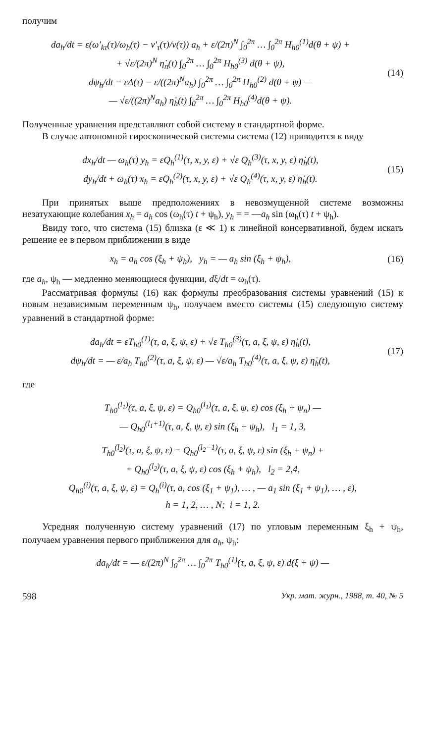получим
da<sub>h</sub>/dt = ε(ω′<sub>kτ</sub>(τ)/ω<sub>h</sub>(τ) − ν′<sub>τ</sub>(τ)/ν(τ)) a<sub>h</sub> + ε/(2π)<sup>N</sup> ∫<sub>0</sub><sup>2π</sup> … ∫<sub>0</sub><sup>2π</sup> H<sub>h0</sub><sup>(1)</sup>d(θ + ψ) +
+ √ε/(2π)<sup>N</sup> η̇<sub>n</sub>(t) ∫<sub>0</sub><sup>2π</sup> … ∫<sub>0</sub><sup>2π</sup> H<sub>h0</sub><sup>(3)</sup> d(θ + ψ),
dψ<sub>h</sub>/dt = εΔ(τ) − ε/((2π)<sup>N</sup>a<sub>h</sub>) ∫<sub>0</sub><sup>2π</sup> … ∫<sub>0</sub><sup>2π</sup> H<sub>h0</sub><sup>(2)</sup> d(θ + ψ) —
— √ε/((2π)<sup>N</sup>a<sub>h</sub>) η̇<sub>h</sub>(t) ∫<sub>0</sub><sup>2π</sup> … ∫<sub>0</sub><sup>2π</sup> H<sub>h0</sub><sup>(4)</sup>d(θ + ψ).
(14)
Полученные уравнения представляют собой систему в стандартной форме.
В случае автономной гироскопической системы система (12) приводится к виду
dx<sub>h</sub>/dt — ω<sub>h</sub>(τ) y<sub>h</sub> = εQ<sub>h</sub><sup>(1)</sup>(τ, x, y, ε) + √ε Q<sub>h</sub><sup>(3)</sup>(τ, x, y, ε) η̇<sub>h</sub>(t),
dy<sub>h</sub>/dt + ω<sub>h</sub>(τ) x<sub>h</sub> = εQ<sub>h</sub><sup>(2)</sup>(τ, x, y, ε) + √ε Q<sub>h</sub><sup>(4)</sup>(τ, x, y, ε) η̇<sub>h</sub>(t).
(15)
При принятых выше предположениях в невозмущенной системе возможны незатухающие колебания x<sub>h</sub> = a<sub>h</sub> cos (ω<sub>h</sub>(τ) t + ψ<sub>h</sub>), y<sub>h</sub> = = —a<sub>h</sub> sin (ω<sub>h</sub>(τ) t + ψ<sub>h</sub>).
Ввиду того, что система (15) близка (ε ≪ 1) к линейной консервативной, будем искать решение ее в первом приближении в виде
x<sub>h</sub> = a<sub>h</sub> cos (ξ<sub>h</sub> + ψ<sub>h</sub>), y<sub>h</sub> = — a<sub>h</sub> sin (ξ<sub>h</sub> + ψ<sub>h</sub>),
(16)
где a<sub>h</sub>, ψ<sub>h</sub> — медленно меняющиеся функции, dξ/dt = ω<sub>h</sub>(τ).
Рассматривая формулы (16) как формулы преобразования системы уравнений (15) к новым независимым переменным ψ<sub>h</sub>, получаем вместо системы (15) следующую систему уравнений в стандартной форме:
da<sub>h</sub>/dt = εT<sub>h0</sub><sup>(1)</sup>(τ, a, ξ, ψ, ε) + √ε T<sub>h0</sub><sup>(3)</sup>(τ, a, ξ, ψ, ε) η̇<sub>h</sub>(t),
dψ<sub>h</sub>/dt = — ε/a<sub>h</sub> T<sub>h0</sub><sup>(2)</sup>(τ, a, ξ, ψ, ε) — √ε/a<sub>h</sub> T<sub>h0</sub><sup>(4)</sup>(τ, a, ξ, ψ, ε) η̇<sub>h</sub>(t),
(17)
где
T<sub>h0</sub><sup>(l<sub>1</sub>)</sup>(τ, a, ξ, ψ, ε) = Q<sub>h0</sub><sup>(l<sub>1</sub>)</sup>(τ, a, ξ, ψ, ε) cos (ξ<sub>h</sub> + ψ<sub>n</sub>) —
— Q<sub>h0</sub><sup>(l<sub>1</sub>+1)</sup>(τ, a, ξ, ψ, ε) sin (ξ<sub>h</sub> + ψ<sub>h</sub>), l<sub>1</sub> = 1, 3,
T<sub>h0</sub><sup>(l<sub>2</sub>)</sup>(τ, a, ξ, ψ, ε) = Q<sub>h0</sub><sup>(l<sub>2</sub>−1)</sup>(τ, a, ξ, ψ, ε) sin (ξ<sub>h</sub> + ψ<sub>n</sub>) +
+ Q<sub>h0</sub><sup>(l<sub>2</sub>)</sup>(τ, a, ξ, ψ, ε) cos (ξ<sub>h</sub> + ψ<sub>h</sub>), l<sub>2</sub> = 2,4,
Q<sub>h0</sub><sup>(i)</sup>(τ, a, ξ, ψ, ε) = Q<sub>h</sub><sup>(i)</sup>(τ, a, cos (ξ<sub>1</sub> + ψ<sub>1</sub>), … , — a<sub>1</sub> sin (ξ<sub>1</sub> + ψ<sub>1</sub>), … , ε),
h = 1, 2, … , N; i = 1, 2.
Усредняя полученную систему уравнений (17) по угловым переменным ξ<sub>h</sub> + ψ<sub>h</sub>, получаем уравнения первого приближения для a<sub>h</sub>, ψ<sub>h</sub>:
da<sub>h</sub>/dt = — ε/(2π)<sup>N</sup> ∫<sub>0</sub><sup>2π</sup> … ∫<sub>0</sub><sup>2π</sup> T<sub>h0</sub><sup>(1)</sup>(τ, a, ξ, ψ, ε) d(ξ + ψ) —
598 Укр. мат. журн., 1988, т. 40, № 5